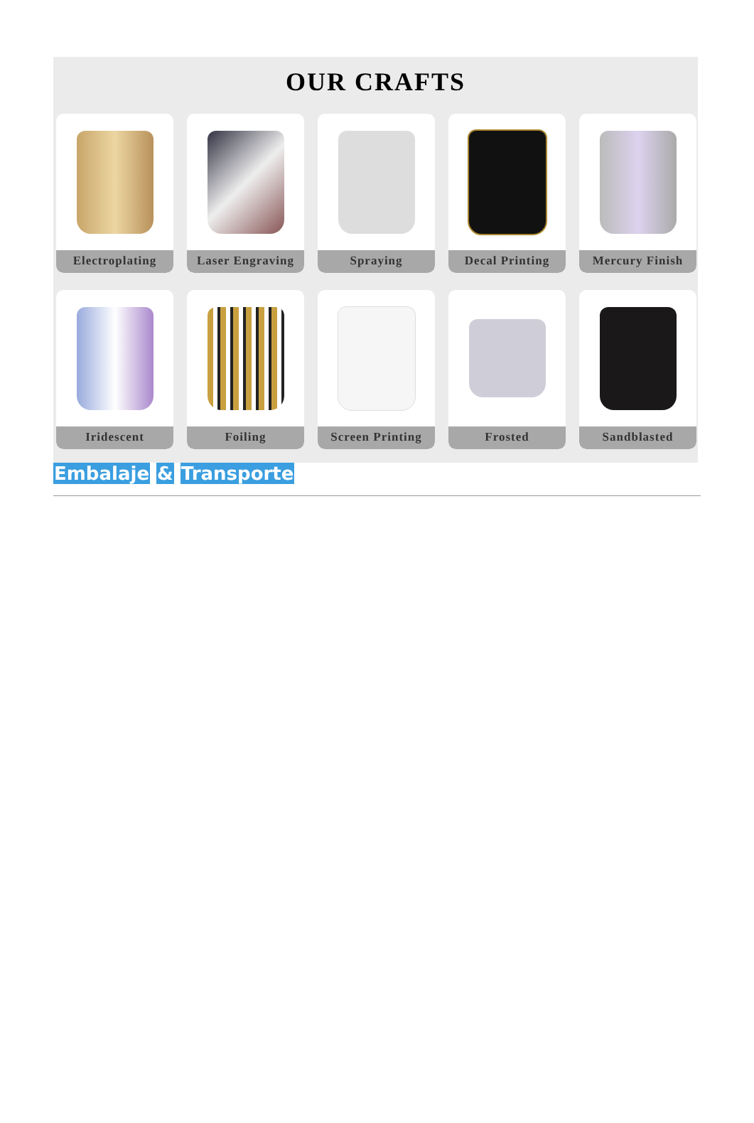OUR CRAFTS
Electroplating
Laser Engraving
Spraying
Decal Printing
Mercury Finish
Iridescent
Foiling
Screen Printing
Frosted
Sandblasted
Embalaje & Transporte